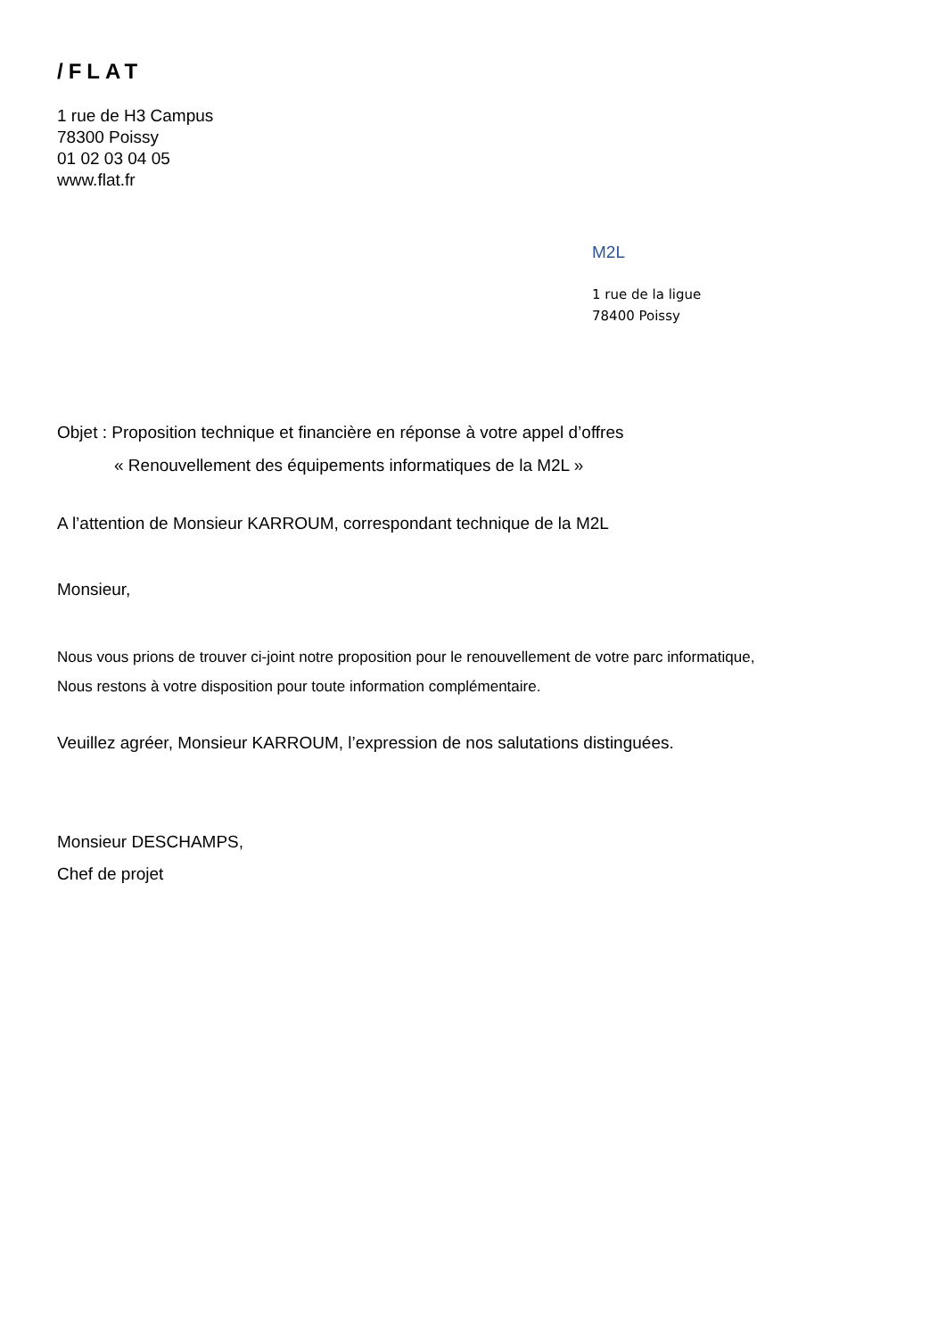/FLAT
1 rue de H3 Campus
78300 Poissy
01 02 03 04 05
www.flat.fr
M2L
1 rue de la ligue
78400 Poissy
Objet : Proposition technique et financière en réponse à votre appel d’offres
« Renouvellement des équipements informatiques de la M2L »
A l’attention de Monsieur KARROUM, correspondant technique de la M2L
Monsieur,
Nous vous prions de trouver ci-joint notre proposition pour le renouvellement de votre parc informatique,
Nous restons à votre disposition pour toute information complémentaire.
Veuillez agréer, Monsieur KARROUM, l’expression de nos salutations distinguées.
Monsieur DESCHAMPS,
Chef de projet